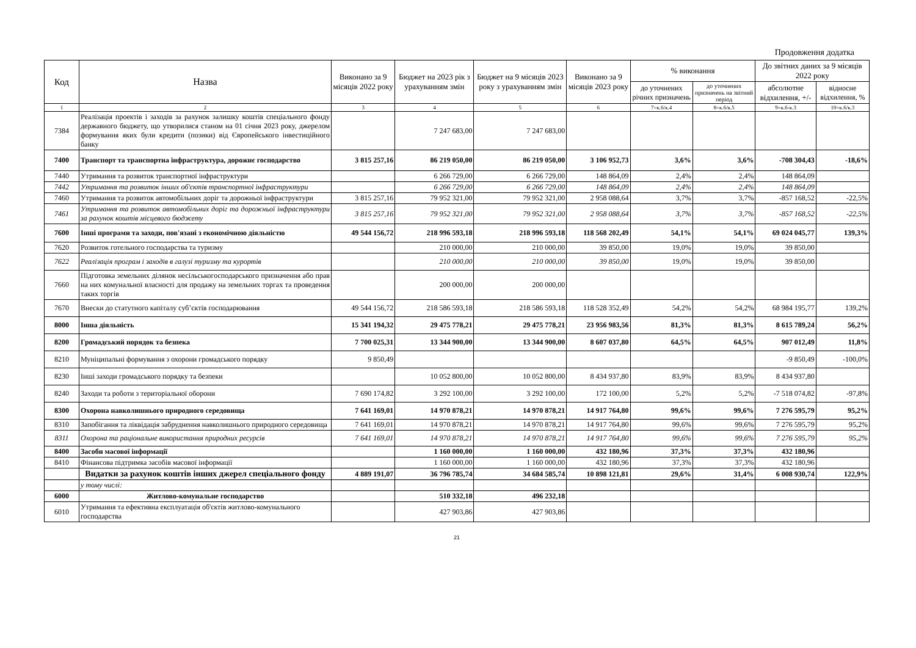Продовження додатка
| Код | Назва | Виконано за 9 місяців 2022 року | Бюджет на 2023 рік з урахуванням змін | Бюджет на 9 місяців 2023 року з урахуванням змін | Виконано за 9 місяців 2023 року | % виконання | | До звітних даних за 9 місяців 2022 року | |
| --- | --- | --- | --- | --- | --- | --- | --- | --- | --- |
| | | | | | | до уточнених річних призначень | до уточнених призначень на звітний період | абсолютне відхилення, +/- | відносне відхилення, % |
| 1 | 2 | 3 | 4 | 5 | 6 | 7=к.6/к.4 | 8=к.6/к.5 | 9=к.6-к.3 | 10=к.6/к.3 |
| 7384 | Реалізація проектів і заходів за рахунок залишку коштів спеціального фонду державного бюджету, що утворилися станом на 01 січня 2023 року, джерелом формування яких були кредити (позики) від Європейського інвестиційного банку | | 7 247 683,00 | 7 247 683,00 | | | | | |
| 7400 | Транспорт та транспортна інфраструктура, дорожнє господарство | 3 815 257,16 | 86 219 050,00 | 86 219 050,00 | 3 106 952,73 | 3,6% | 3,6% | -708 304,43 | -18,6% |
| 7440 | Утримання та розвиток транспортної інфраструктури | | 6 266 729,00 | 6 266 729,00 | 148 864,09 | 2,4% | 2,4% | 148 864,09 | |
| 7442 | Утримання та розвиток інших об'єктів транспортної інфраструктури | | 6 266 729,00 | 6 266 729,00 | 148 864,09 | 2,4% | 2,4% | 148 864,09 | |
| 7460 | Утримання та розвиток автомобільних доріг та дорожньої інфраструктури | 3 815 257,16 | 79 952 321,00 | 79 952 321,00 | 2 958 088,64 | 3,7% | 3,7% | -857 168,52 | -22,5% |
| 7461 | Утримання та розвиток автомобільних доріг та дорожньої інфраструктури за рахунок коштів місцевого бюджету | 3 815 257,16 | 79 952 321,00 | 79 952 321,00 | 2 958 088,64 | 3,7% | 3,7% | -857 168,52 | -22,5% |
| 7600 | Інші програми та заходи, пов'язані з економічною діяльністю | 49 544 156,72 | 218 996 593,18 | 218 996 593,18 | 118 568 202,49 | 54,1% | 54,1% | 69 024 045,77 | 139,3% |
| 7620 | Розвиток готельного господарства та туризму | | 210 000,00 | 210 000,00 | 39 850,00 | 19,0% | 19,0% | 39 850,00 | |
| 7622 | Реалізація програм і заходів в галузі туризму та курортів | | 210 000,00 | 210 000,00 | 39 850,00 | 19,0% | 19,0% | 39 850,00 | |
| 7660 | Підготовка земельних ділянок несільськогосподарського призначення або прав на них комунальної власності для продажу на земельних торгах та проведення таких торгів | | 200 000,00 | 200 000,00 | | | | | |
| 7670 | Внески до статутного капіталу суб’єктів господарювання | 49 544 156,72 | 218 586 593,18 | 218 586 593,18 | 118 528 352,49 | 54,2% | 54,2% | 68 984 195,77 | 139,2% |
| 8000 | Інша діяльність | 15 341 194,32 | 29 475 778,21 | 29 475 778,21 | 23 956 983,56 | 81,3% | 81,3% | 8 615 789,24 | 56,2% |
| 8200 | Громадський порядок та безпека | 7 700 025,31 | 13 344 900,00 | 13 344 900,00 | 8 607 037,80 | 64,5% | 64,5% | 907 012,49 | 11,8% |
| 8210 | Муніципальні формування з охорони громадського порядку | 9 850,49 | | | | | | -9 850,49 | -100,0% |
| 8230 | Інші заходи громадського порядку та безпеки | | 10 052 800,00 | 10 052 800,00 | 8 434 937,80 | 83,9% | 83,9% | 8 434 937,80 | |
| 8240 | Заходи та роботи з територіальної оборони | 7 690 174,82 | 3 292 100,00 | 3 292 100,00 | 172 100,00 | 5,2% | 5,2% | -7 518 074,82 | -97,8% |
| 8300 | Охорона навколишнього природного середовища | 7 641 169,01 | 14 970 878,21 | 14 970 878,21 | 14 917 764,80 | 99,6% | 99,6% | 7 276 595,79 | 95,2% |
| 8310 | Запобігання та ліквідація забруднення навколишнього природного середовища | 7 641 169,01 | 14 970 878,21 | 14 970 878,21 | 14 917 764,80 | 99,6% | 99,6% | 7 276 595,79 | 95,2% |
| 8311 | Охорона та раціональне використання природних ресурсів | 7 641 169,01 | 14 970 878,21 | 14 970 878,21 | 14 917 764,80 | 99,6% | 99,6% | 7 276 595,79 | 95,2% |
| 8400 | Засоби масової інформації | | 1 160 000,00 | 1 160 000,00 | 432 180,96 | 37,3% | 37,3% | 432 180,96 | |
| 8410 | Фінансова підтримка засобів масової інформації | | 1 160 000,00 | 1 160 000,00 | 432 180,96 | 37,3% | 37,3% | 432 180,96 | |
| | Видатки за рахунок коштів інших джерел спеціального фонду | 4 889 191,07 | 36 796 785,74 | 34 684 585,74 | 10 898 121,81 | 29,6% | 31,4% | 6 008 930,74 | 122,9% |
| | у тому числі: | | | | | | | | |
| 6000 | Житлово-комунальне господарство | | 510 332,18 | 496 232,18 | | | | | |
| 6010 | Утримання та ефективна експлуатація об'єктів житлово-комунального господарства | | 427 903,86 | 427 903,86 | | | | | |
21